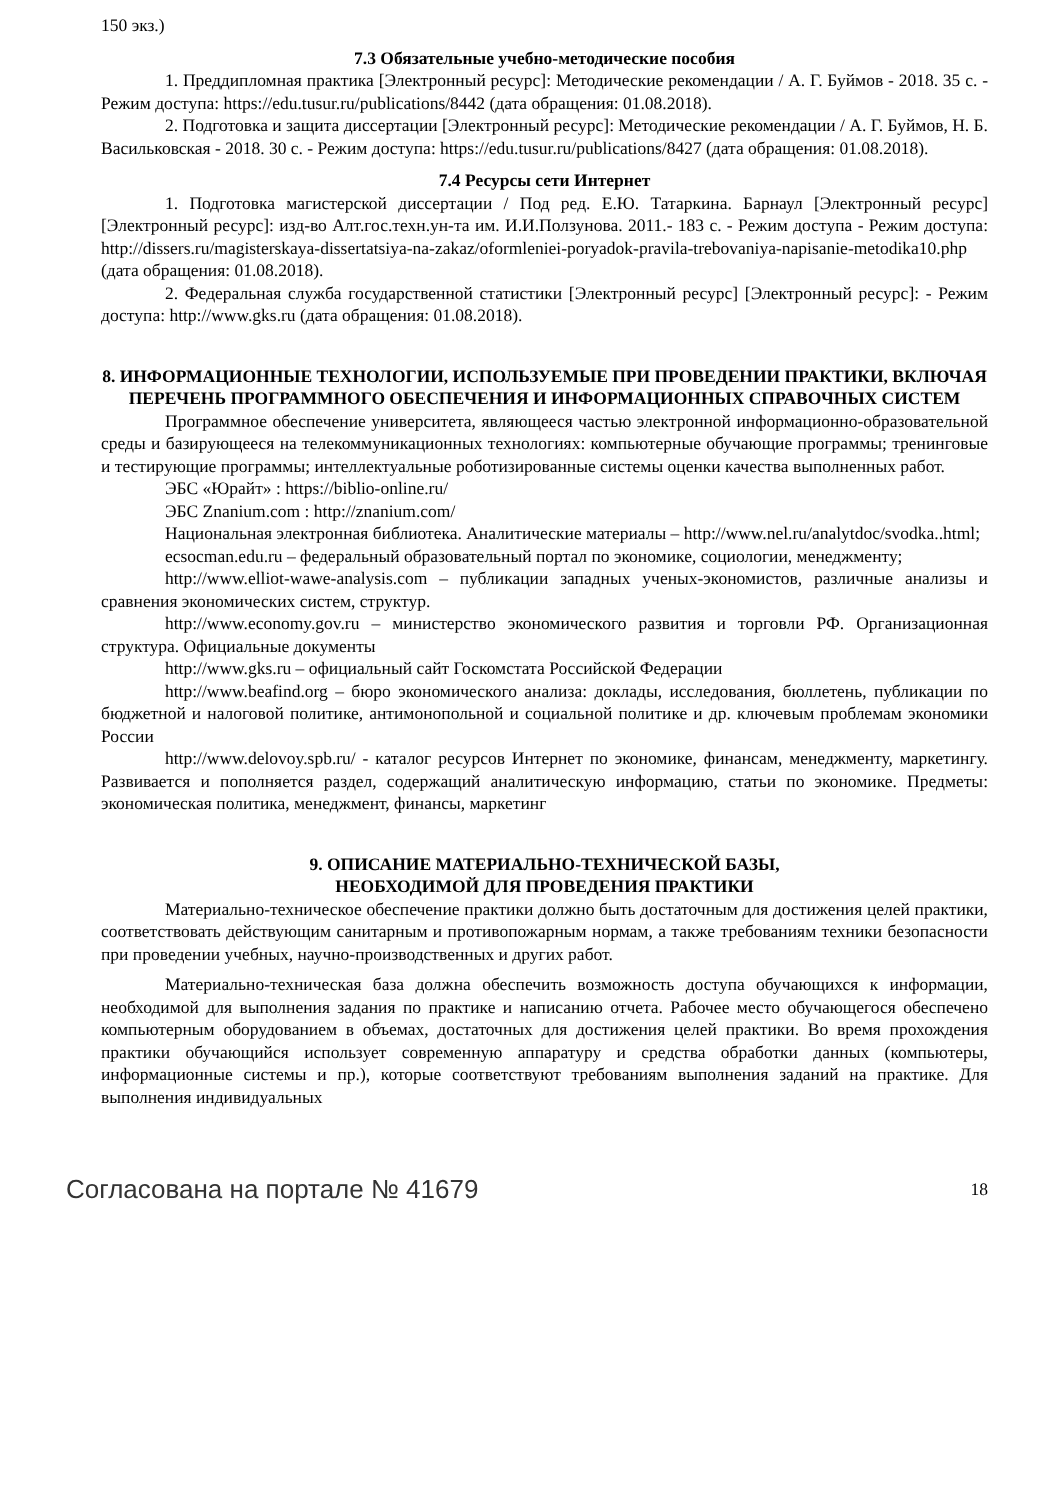150 экз.)
7.3 Обязательные учебно-методические пособия
1. Преддипломная практика [Электронный ресурс]: Методические рекомендации / А. Г. Буймов - 2018. 35 с. - Режим доступа: https://edu.tusur.ru/publications/8442 (дата обращения: 01.08.2018).
2. Подготовка и защита диссертации [Электронный ресурс]: Методические рекомендации / А. Г. Буймов, Н. Б. Васильковская - 2018. 30 с. - Режим доступа: https://edu.tusur.ru/publications/8427 (дата обращения: 01.08.2018).
7.4 Ресурсы сети Интернет
1. Подготовка магистерской диссертации / Под ред. Е.Ю. Татаркина. Барнаул [Электронный ресурс] [Электронный ресурс]: изд-во Алт.гос.техн.ун-та им. И.И.Ползунова. 2011.- 183 с. - Режим доступа - Режим доступа: http://dissers.ru/magisterskaya-dissertatsiya-na-zakaz/oformleniei-poryadok-pravila-trebovaniya-napisanie-metodika10.php (дата обращения: 01.08.2018).
2. Федеральная служба государственной статистики [Электронный ресурс] [Электронный ресурс]: - Режим доступа: http://www.gks.ru (дата обращения: 01.08.2018).
8. ИНФОРМАЦИОННЫЕ ТЕХНОЛОГИИ, ИСПОЛЬЗУЕМЫЕ ПРИ ПРОВЕДЕНИИ ПРАКТИКИ, ВКЛЮЧАЯ ПЕРЕЧЕНЬ ПРОГРАММНОГО ОБЕСПЕЧЕНИЯ И ИНФОРМАЦИОННЫХ СПРАВОЧНЫХ СИСТЕМ
Программное обеспечение университета, являющееся частью электронной информационно-образовательной среды и базирующееся на телекоммуникационных технологиях: компьютерные обучающие программы; тренинговые и тестирующие программы; интеллектуальные роботизированные системы оценки качества выполненных работ.
ЭБС «Юрайт» : https://biblio-online.ru/
ЭБС Znanium.com : http://znanium.com/
Национальная электронная библиотека. Аналитические материалы – http://www.nel.ru/analytdoc/svodka..html;
ecsocman.edu.ru – федеральный образовательный портал по экономике, социологии, менеджменту;
http://www.elliot-wawe-analysis.com – публикации западных ученых-экономистов, различные анализы и сравнения экономических систем, структур.
http://www.economy.gov.ru – министерство экономического развития и торговли РФ. Организационная структура. Официальные документы
http://www.gks.ru – официальный сайт Госкомстата Российской Федерации
http://www.beafind.org – бюро экономического анализа: доклады, исследования, бюллетень, публикации по бюджетной и налоговой политике, антимонопольной и социальной политике и др. ключевым проблемам экономики России
http://www.delovoy.spb.ru/ - каталог ресурсов Интернет по экономике, финансам, менеджменту, маркетингу. Развивается и пополняется раздел, содержащий аналитическую информацию, статьи по экономике. Предметы: экономическая политика, менеджмент, финансы, маркетинг
9. ОПИСАНИЕ МАТЕРИАЛЬНО-ТЕХНИЧЕСКОЙ БАЗЫ,
НЕОБХОДИМОЙ ДЛЯ ПРОВЕДЕНИЯ ПРАКТИКИ
Материально-техническое обеспечение практики должно быть достаточным для достижения целей практики, соответствовать действующим санитарным и противопожарным нормам, а также требованиям техники безопасности при проведении учебных, научно-производственных и других работ.
Материально-техническая база должна обеспечить возможность доступа обучающихся к информации, необходимой для выполнения задания по практике и написанию отчета. Рабочее место обучающегося обеспечено компьютерным оборудованием в объемах, достаточных для достижения целей практики. Во время прохождения практики обучающийся использует современную аппаратуру и средства обработки данных (компьютеры, информационные системы и пр.), которые соответствуют требованиям выполнения заданий на практике. Для выполнения индивидуальных
Согласована на портале № 41679 18